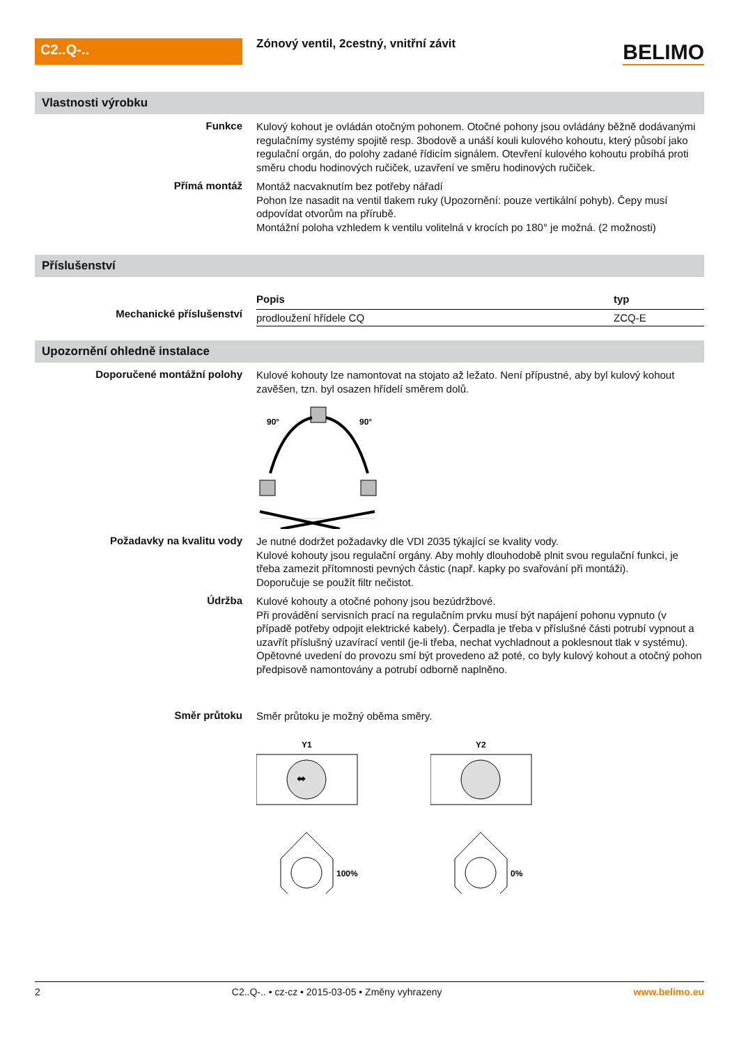C2..Q-..
Zónový ventil, 2cestný, vnitřní závit
BELIMO
Vlastnosti výrobku
Funkce
Kulový kohout je ovládán otočným pohonem. Otočné pohony jsou ovládány běžně dodávanými regulačnímy systémy spojitě resp. 3bodově a unáší kouli kulového kohoutu, který působí jako regulační orgán, do polohy zadané řídicím signálem. Otevření kulového kohoutu probíhá proti směru chodu hodinových ručiček, uzavření ve směru hodinových ručiček.
Přímá montáž
Montáž nacvaknutím bez potřeby nářadí
Pohon lze nasadit na ventil tlakem ruky (Upozornění: pouze vertikální pohyb). Čepy musí odpovídat otvorům na přírubě.
Montážní poloha vzhledem k ventilu volitelná v krocích po 180° je možná. (2 možnosti)
Příslušenství
Mechanické příslušenství
| Popis | typ |
| --- | --- |
| prodloužení hřídele CQ | ZCQ-E |
Upozornění ohledně instalace
Doporučené montážní polohy
Kulové kohouty lze namontovat na stojato až ležato. Není přípustné, aby byl kulový kohout zavěšen, tzn. byl osazen hřídelí směrem dolů.
90°
90°
Požadavky na kvalitu vody
Je nutné dodržet požadavky dle VDI 2035 týkající se kvality vody.
Kulové kohouty jsou regulační orgány. Aby mohly dlouhodobě plnit svou regulační funkci, je třeba zamezit přítomnosti pevných částic (např. kapky po svařování při montáži).
Doporučuje se použít filtr nečistot.
Údržba
Kulové kohouty a otočné pohony jsou bezúdržbové.
Při provádění servisních prací na regulačním prvku musí být napájení pohonu vypnuto (v případě potřeby odpojit elektrické kabely). Čerpadla je třeba v příslušné části potrubí vypnout a uzavřít příslušný uzavírací ventil (je-li třeba, nechat vychladnout a poklesnout tlak v systému).
Opětovné uvedení do provozu smí být provedeno až poté, co byly kulový kohout a otočný pohon předpisově namontovány a potrubí odborně naplněno.
Směr průtoku
Směr průtoku je možný oběma směry.
Y1
⬌
100%
Y2
0%
2 C2..Q-.. • cz-cz • 2015-03-05 • Změny vyhrazeny www.belimo.eu